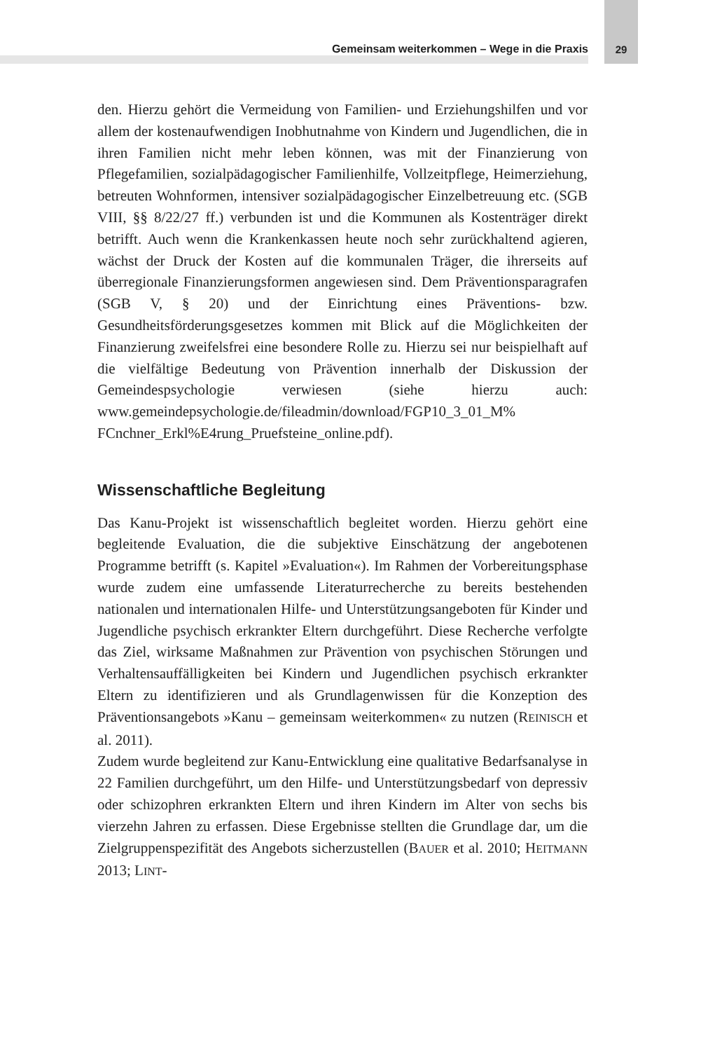Gemeinsam weiterkommen – Wege in die Praxis
29
den. Hierzu gehört die Vermeidung von Familien- und Erziehungshilfen und vor allem der kostenaufwendigen Inobhutnahme von Kindern und Jugendlichen, die in ihren Familien nicht mehr leben können, was mit der Finanzierung von Pflegefamilien, sozialpädagogischer Familienhilfe, Vollzeitpflege, Heimerziehung, betreuten Wohnformen, intensiver sozialpädagogischer Einzelbetreuung etc. (SGB VIII, §§ 8/22/27 ff.) verbunden ist und die Kommunen als Kostenträger direkt betrifft. Auch wenn die Krankenkassen heute noch sehr zurückhaltend agieren, wächst der Druck der Kosten auf die kommunalen Träger, die ihrerseits auf überregionale Finanzierungsformen angewiesen sind. Dem Präventionsparagrafen (SGB V, § 20) und der Einrichtung eines Präventions- bzw. Gesundheitsförderungsgesetzes kommen mit Blick auf die Möglichkeiten der Finanzierung zweifelsfrei eine besondere Rolle zu. Hierzu sei nur beispielhaft auf die vielfältige Bedeutung von Prävention innerhalb der Diskussion der Gemeindespsychologie verwiesen (siehe hierzu auch: www.gemeindepsychologie.de/fileadmin/download/FGP10_3_01_M% FCnchner_Erkl%E4rung_Pruefsteine_online.pdf).
Wissenschaftliche Begleitung
Das Kanu-Projekt ist wissenschaftlich begleitet worden. Hierzu gehört eine begleitende Evaluation, die die subjektive Einschätzung der angebotenen Programme betrifft (s. Kapitel »Evaluation«). Im Rahmen der Vorbereitungsphase wurde zudem eine umfassende Literaturrecherche zu bereits bestehenden nationalen und internationalen Hilfe- und Unterstützungsangeboten für Kinder und Jugendliche psychisch erkrankter Eltern durchgeführt. Diese Recherche verfolgte das Ziel, wirksame Maßnahmen zur Prävention von psychischen Störungen und Verhaltensauffälligkeiten bei Kindern und Jugendlichen psychisch erkrankter Eltern zu identifizieren und als Grundlagenwissen für die Konzeption des Präventionsangebots »Kanu – gemeinsam weiterkommen« zu nutzen (REINISCH et al. 2011).
Zudem wurde begleitend zur Kanu-Entwicklung eine qualitative Bedarfsanalyse in 22 Familien durchgeführt, um den Hilfe- und Unterstützungsbedarf von depressiv oder schizophren erkrankten Eltern und ihren Kindern im Alter von sechs bis vierzehn Jahren zu erfassen. Diese Ergebnisse stellten die Grundlage dar, um die Zielgruppenspezifität des Angebots sicherzustellen (BAUER et al. 2010; HEITMANN 2013; LINT-